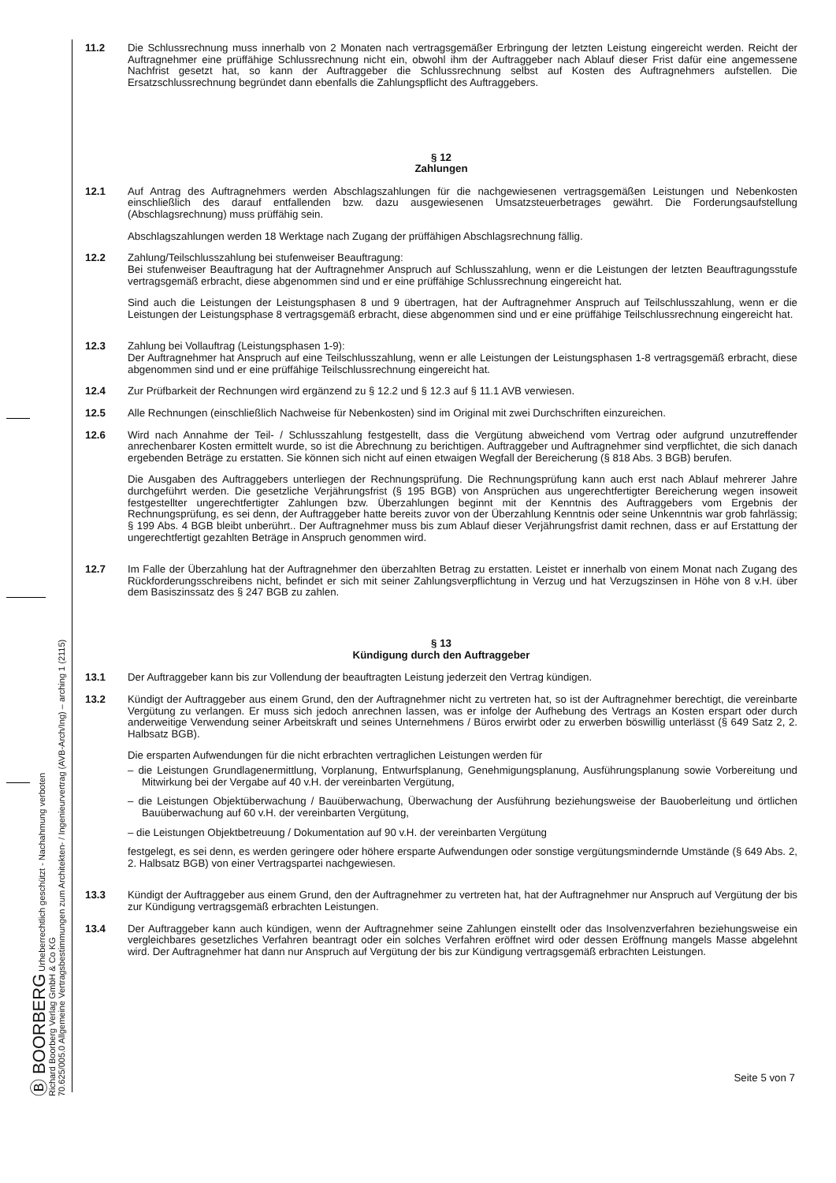Ⓑ BOORBERG Urheberrechtlich geschützt - Nachahmung verboten
Richard Boorberg Verlag GmbH & Co KG
70.625/005.0 Allgemeine Vertragsbestimmungen zum Architekten- / Ingenieurvertrag (AVB-Arch/Ing) – arching 1 (2115)
11.2 Die Schlussrechnung muss innerhalb von 2 Monaten nach vertragsgemäßer Erbringung der letzten Leistung eingereicht werden. Reicht der Auftragnehmer eine prüffähige Schlussrechnung nicht ein, obwohl ihm der Auftraggeber nach Ablauf dieser Frist dafür eine angemessene Nachfrist gesetzt hat, so kann der Auftraggeber die Schlussrechnung selbst auf Kosten des Auftragnehmers aufstellen. Die Ersatzschlussrechnung begründet dann ebenfalls die Zahlungspflicht des Auftraggebers.
§ 12
Zahlungen
12.1 Auf Antrag des Auftragnehmers werden Abschlagszahlungen für die nachgewiesenen vertragsgemäßen Leistungen und Nebenkosten einschließlich des darauf entfallenden bzw. dazu ausgewiesenen Umsatzsteuerbetrages gewährt. Die Forderungsaufstellung (Abschlagsrechnung) muss prüffähig sein.
Abschlagszahlungen werden 18 Werktage nach Zugang der prüffähigen Abschlagsrechnung fällig.
12.2 Zahlung/Teilschlusszahlung bei stufenweiser Beauftragung:
Bei stufenweiser Beauftragung hat der Auftragnehmer Anspruch auf Schlusszahlung, wenn er die Leistungen der letzten Beauftragungsstufe vertragsgemäß erbracht, diese abgenommen sind und er eine prüffähige Schlussrechnung eingereicht hat.
Sind auch die Leistungen der Leistungsphasen 8 und 9 übertragen, hat der Auftragnehmer Anspruch auf Teilschlusszahlung, wenn er die Leistungen der Leistungsphase 8 vertragsgemäß erbracht, diese abgenommen sind und er eine prüffähige Teilschlussrechnung eingereicht hat.
12.3 Zahlung bei Vollauftrag (Leistungsphasen 1-9):
Der Auftragnehmer hat Anspruch auf eine Teilschlusszahlung, wenn er alle Leistungen der Leistungsphasen 1-8 vertragsgemäß erbracht, diese abgenommen sind und er eine prüffähige Teilschlussrechnung eingereicht hat.
12.4 Zur Prüfbarkeit der Rechnungen wird ergänzend zu § 12.2 und § 12.3 auf § 11.1 AVB verwiesen.
12.5 Alle Rechnungen (einschließlich Nachweise für Nebenkosten) sind im Original mit zwei Durchschriften einzureichen.
12.6 Wird nach Annahme der Teil- / Schlusszahlung festgestellt, dass die Vergütung abweichend vom Vertrag oder aufgrund unzutreffender anrechenbarer Kosten ermittelt wurde, so ist die Abrechnung zu berichtigen. Auftraggeber und Auftragnehmer sind verpflichtet, die sich danach ergebenden Beträge zu erstatten. Sie können sich nicht auf einen etwaigen Wegfall der Bereicherung (§ 818 Abs. 3 BGB) berufen.
Die Ausgaben des Auftraggebers unterliegen der Rechnungsprüfung. Die Rechnungsprüfung kann auch erst nach Ablauf mehrerer Jahre durchgeführt werden. Die gesetzliche Verjährungsfrist (§ 195 BGB) von Ansprüchen aus ungerechtfertigter Bereicherung wegen insoweit festgestellter ungerechtfertigter Zahlungen bzw. Überzahlungen beginnt mit der Kenntnis des Auftraggebers vom Ergebnis der Rechnungsprüfung, es sei denn, der Auftraggeber hatte bereits zuvor von der Überzahlung Kenntnis oder seine Unkenntnis war grob fahrlässig; § 199 Abs. 4 BGB bleibt unberührt.. Der Auftragnehmer muss bis zum Ablauf dieser Verjährungsfrist damit rechnen, dass er auf Erstattung der ungerechtfertigt gezahlten Beträge in Anspruch genommen wird.
12.7 Im Falle der Überzahlung hat der Auftragnehmer den überzahlten Betrag zu erstatten. Leistet er innerhalb von einem Monat nach Zugang des Rückforderungsschreibens nicht, befindet er sich mit seiner Zahlungsverpflichtung in Verzug und hat Verzugszinsen in Höhe von 8 v.H. über dem Basiszinssatz des § 247 BGB zu zahlen.
§ 13
Kündigung durch den Auftraggeber
13.1 Der Auftraggeber kann bis zur Vollendung der beauftragten Leistung jederzeit den Vertrag kündigen.
13.2 Kündigt der Auftraggeber aus einem Grund, den der Auftragnehmer nicht zu vertreten hat, so ist der Auftragnehmer berechtigt, die vereinbarte Vergütung zu verlangen. Er muss sich jedoch anrechnen lassen, was er infolge der Aufhebung des Vertrags an Kosten erspart oder durch anderweitige Verwendung seiner Arbeitskraft und seines Unternehmens / Büros erwirbt oder zu erwerben böswillig unterlässt (§ 649 Satz 2, 2. Halbsatz BGB).
Die ersparten Aufwendungen für die nicht erbrachten vertraglichen Leistungen werden für
– die Leistungen Grundlagenermittlung, Vorplanung, Entwurfsplanung, Genehmigungsplanung, Ausführungsplanung sowie Vorbereitung und Mitwirkung bei der Vergabe auf 40 v.H. der vereinbarten Vergütung,
– die Leistungen Objektüberwachung / Bauüberwachung, Überwachung der Ausführung beziehungsweise der Bauoberleitung und örtlichen Bauüberwachung auf 60 v.H. der vereinbarten Vergütung,
– die Leistungen Objektbetreuung / Dokumentation auf 90 v.H. der vereinbarten Vergütung
festgelegt, es sei denn, es werden geringere oder höhere ersparte Aufwendungen oder sonstige vergütungsmindernde Umstände (§ 649 Abs. 2, 2. Halbsatz BGB) von einer Vertragspartei nachgewiesen.
13.3 Kündigt der Auftraggeber aus einem Grund, den der Auftragnehmer zu vertreten hat, hat der Auftragnehmer nur Anspruch auf Vergütung der bis zur Kündigung vertragsgemäß erbrachten Leistungen.
13.4 Der Auftraggeber kann auch kündigen, wenn der Auftragnehmer seine Zahlungen einstellt oder das Insolvenzverfahren beziehungsweise ein vergleichbares gesetzliches Verfahren beantragt oder ein solches Verfahren eröffnet wird oder dessen Eröffnung mangels Masse abgelehnt wird. Der Auftragnehmer hat dann nur Anspruch auf Vergütung der bis zur Kündigung vertragsgemäß erbrachten Leistungen.
Seite 5 von 7